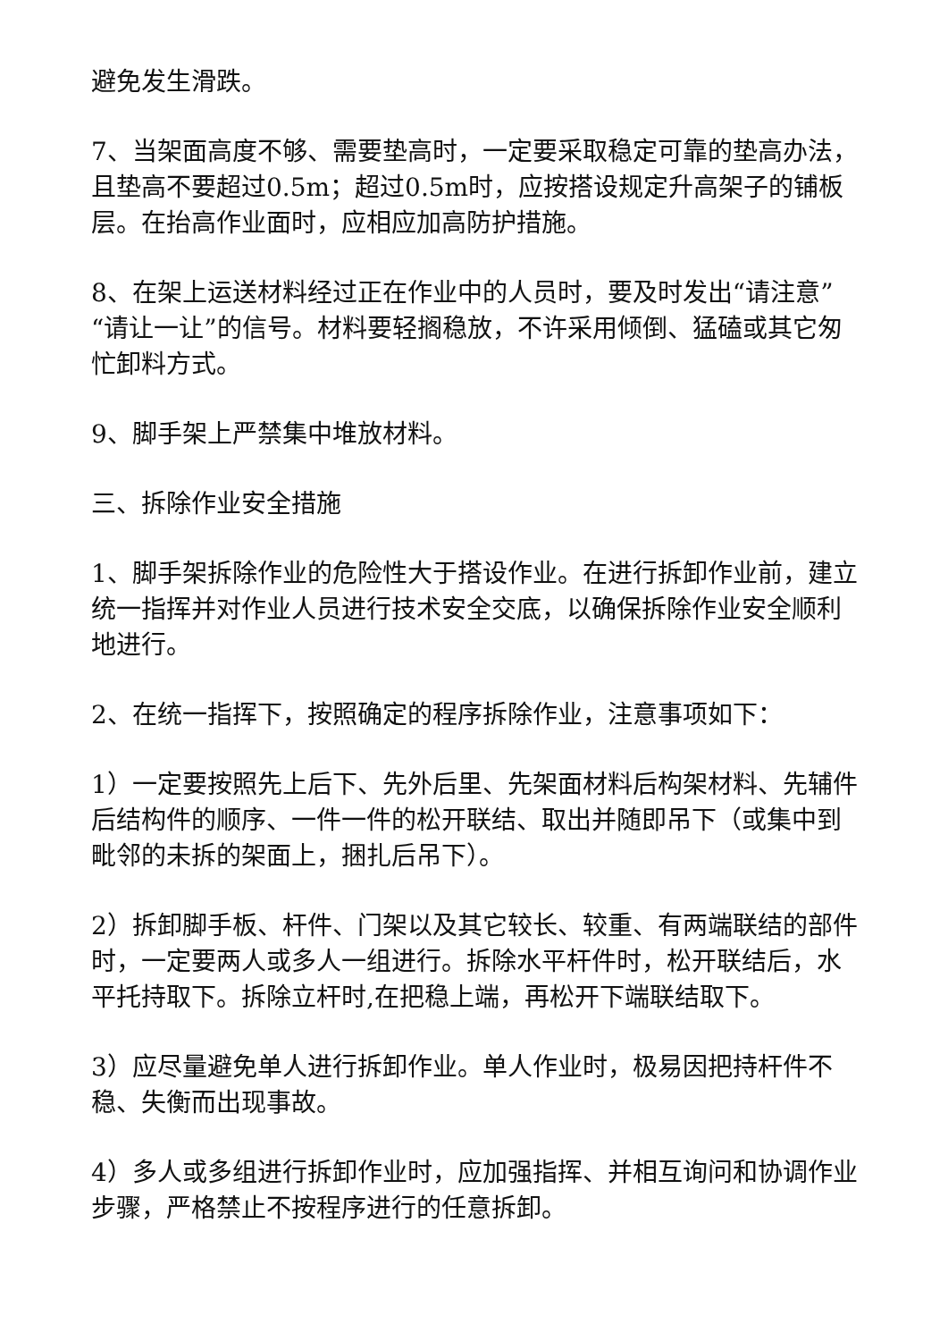避免发生滑跌。
7、当架面高度不够、需要垫高时，一定要采取稳定可靠的垫高办法，且垫高不要超过0.5m；超过0.5m时，应按搭设规定升高架子的铺板层。在抬高作业面时，应相应加高防护措施。
8、在架上运送材料经过正在作业中的人员时，要及时发出“请注意”“请让一让”的信号。材料要轻搁稳放，不许采用倾倒、猛磕或其它匆忙卸料方式。
9、脚手架上严禁集中堆放材料。
三、拆除作业安全措施
1、脚手架拆除作业的危险性大于搭设作业。在进行拆卸作业前，建立统一指挥并对作业人员进行技术安全交底，以确保拆除作业安全顺利地进行。
2、在统一指挥下，按照确定的程序拆除作业，注意事项如下：
1）一定要按照先上后下、先外后里、先架面材料后构架材料、先辅件后结构件的顺序、一件一件的松开联结、取出并随即吊下（或集中到毗邻的未拆的架面上，捆扎后吊下）。
2）拆卸脚手板、杆件、门架以及其它较长、较重、有两端联结的部件时，一定要两人或多人一组进行。拆除水平杆件时，松开联结后，水平托持取下。拆除立杆时,在把稳上端，再松开下端联结取下。
3）应尽量避免单人进行拆卸作业。单人作业时，极易因把持杆件不稳、失衡而出现事故。
4）多人或多组进行拆卸作业时，应加强指挥、并相互询问和协调作业步骤，严格禁止不按程序进行的任意拆卸。